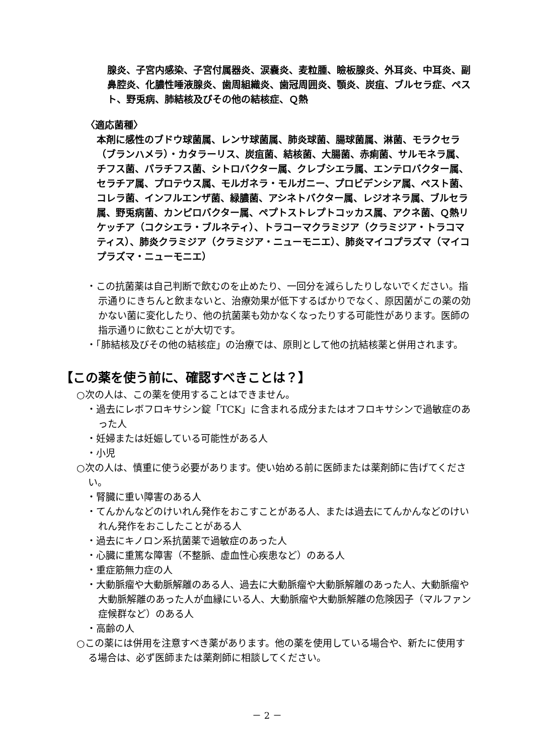腺炎、子宮内感染、子宮付属器炎、涙嚢炎、麦粒腫、瞼板腺炎、外耳炎、中耳炎、副鼻腔炎、化膿性唾液腺炎、歯周組織炎、歯冠周囲炎、顎炎、炭疽、ブルセラ症、ペスト、野兎病、肺結核及びその他の結核症、Ｑ熱
〈適応菌種〉
本剤に感性のブドウ球菌属、レンサ球菌属、肺炎球菌、腸球菌属、淋菌、モラクセラ（ブランハメラ）・カタラーリス、炭疽菌、結核菌、大腸菌、赤痢菌、サルモネラ属、チフス菌、パラチフス菌、シトロバクター属、クレブシエラ属、エンテロバクター属、セラチア属、プロテウス属、モルガネラ・モルガニー、プロビデンシア属、ペスト菌、コレラ菌、インフルエンザ菌、緑膿菌、アシネトバクター属、レジオネラ属、ブルセラ属、野兎病菌、カンピロバクター属、ペプトストレプトコッカス属、アクネ菌、Ｑ熱リケッチア（コクシエラ・ブルネティ）、トラコーマクラミジア（クラミジア・トラコマティス）、肺炎クラミジア（クラミジア・ニューモニエ）、肺炎マイコプラズマ（マイコプラズマ・ニューモニエ）
・この抗菌薬は自己判断で飲むのを止めたり、一回分を減らしたりしないでください。指示通りにきちんと飲まないと、治療効果が低下するばかりでなく、原因菌がこの薬の効かない菌に変化したり、他の抗菌薬も効かなくなったりする可能性があります。医師の指示通りに飲むことが大切です。
・「肺結核及びその他の結核症」の治療では、原則として他の抗結核薬と併用されます。
【この薬を使う前に、確認すべきことは？】
○次の人は、この薬を使用することはできません。
・過去にレボフロキサシン錠「TCK」に含まれる成分またはオフロキサシンで過敏症のあった人
・妊婦または妊娠している可能性がある人
・小児
○次の人は、慎重に使う必要があります。使い始める前に医師または薬剤師に告げてください。
・腎臓に重い障害のある人
・てんかんなどのけいれん発作をおこすことがある人、または過去にてんかんなどのけいれん発作をおこしたことがある人
・過去にキノロン系抗菌薬で過敏症のあった人
・心臓に重篤な障害（不整脈、虚血性心疾患など）のある人
・重症筋無力症の人
・大動脈瘤や大動脈解離のある人、過去に大動脈瘤や大動脈解離のあった人、大動脈瘤や大動脈解離のあった人が血縁にいる人、大動脈瘤や大動脈解離の危険因子（マルファン症候群など）のある人
・高齢の人
○この薬には併用を注意すべき薬があります。他の薬を使用している場合や、新たに使用する場合は、必ず医師または薬剤師に相談してください。
－ 2 －